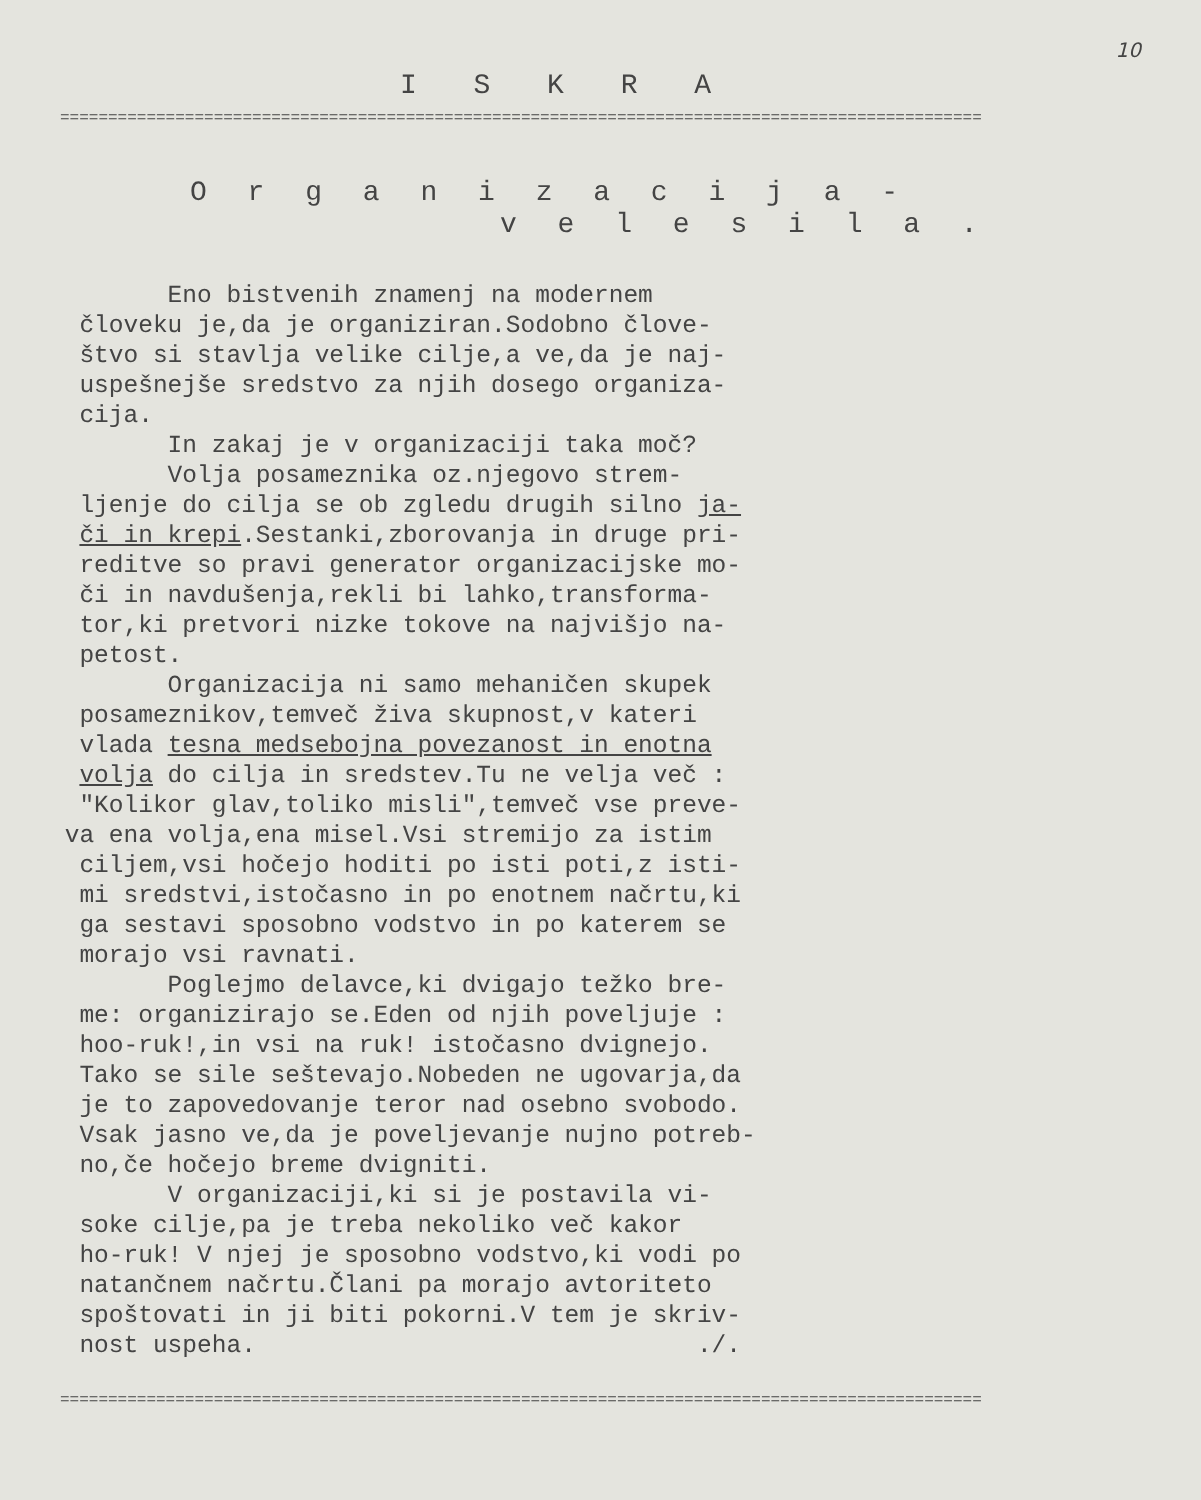10
I S K R A
================================================================================================
O r g a n i z a c i j a -
v e l e s i l a .
Eno bistvenih znamenj na modernem človeku je,da je organiziran.Sodobno člove- štvo si stavlja velike cilje,a ve,da je naj- uspešnejše sredstvo za njih dosego organiza- cija. In zakaj je v organizaciji taka moč? Volja posameznika oz.njegovo strem- ljenje do cilja se ob zgledu drugih silno ja- či in krepi.Sestanki,zborovanja in druge pri- reditve so pravi generator organizacijske mo- či in navdušenja,rekli bi lahko,transforma- tor,ki pretvori nizke tokove na najvišjo na- petost. Organizacija ni samo mehaničen skupek posameznikov,temveč živa skupnost,v kateri vlada tesna medsebojna povezanost in enotna volja do cilja in sredstev.Tu ne velja več : "Kolikor glav,toliko misli",temveč vse preve- va ena volja,ena misel.Vsi stremijo za istim ciljem,vsi hočejo hoditi po isti poti,z isti- mi sredstvi,istočasno in po enotnem načrtu,ki ga sestavi sposobno vodstvo in po katerem se morajo vsi ravnati. Poglejmo delavce,ki dvigajo težko bre- me: organizirajo se.Eden od njih poveljuje : hoo-ruk!,in vsi na ruk! istočasno dvignejo. Tako se sile seštevajo.Nobeden ne ugovarja,da je to zapovedovanje teror nad osebno svobodo. Vsak jasno ve,da je poveljevanje nujno potreb- no,če hočejo breme dvigniti. V organizaciji,ki si je postavila vi- soke cilje,pa je treba nekoliko več kakor ho-ruk! V njej je sposobno vodstvo,ki vodi po natančnem načrtu.Člani pa morajo avtoriteto spoštovati in ji biti pokorni.V tem je skriv- nost uspeha. ./.
================================================================================================